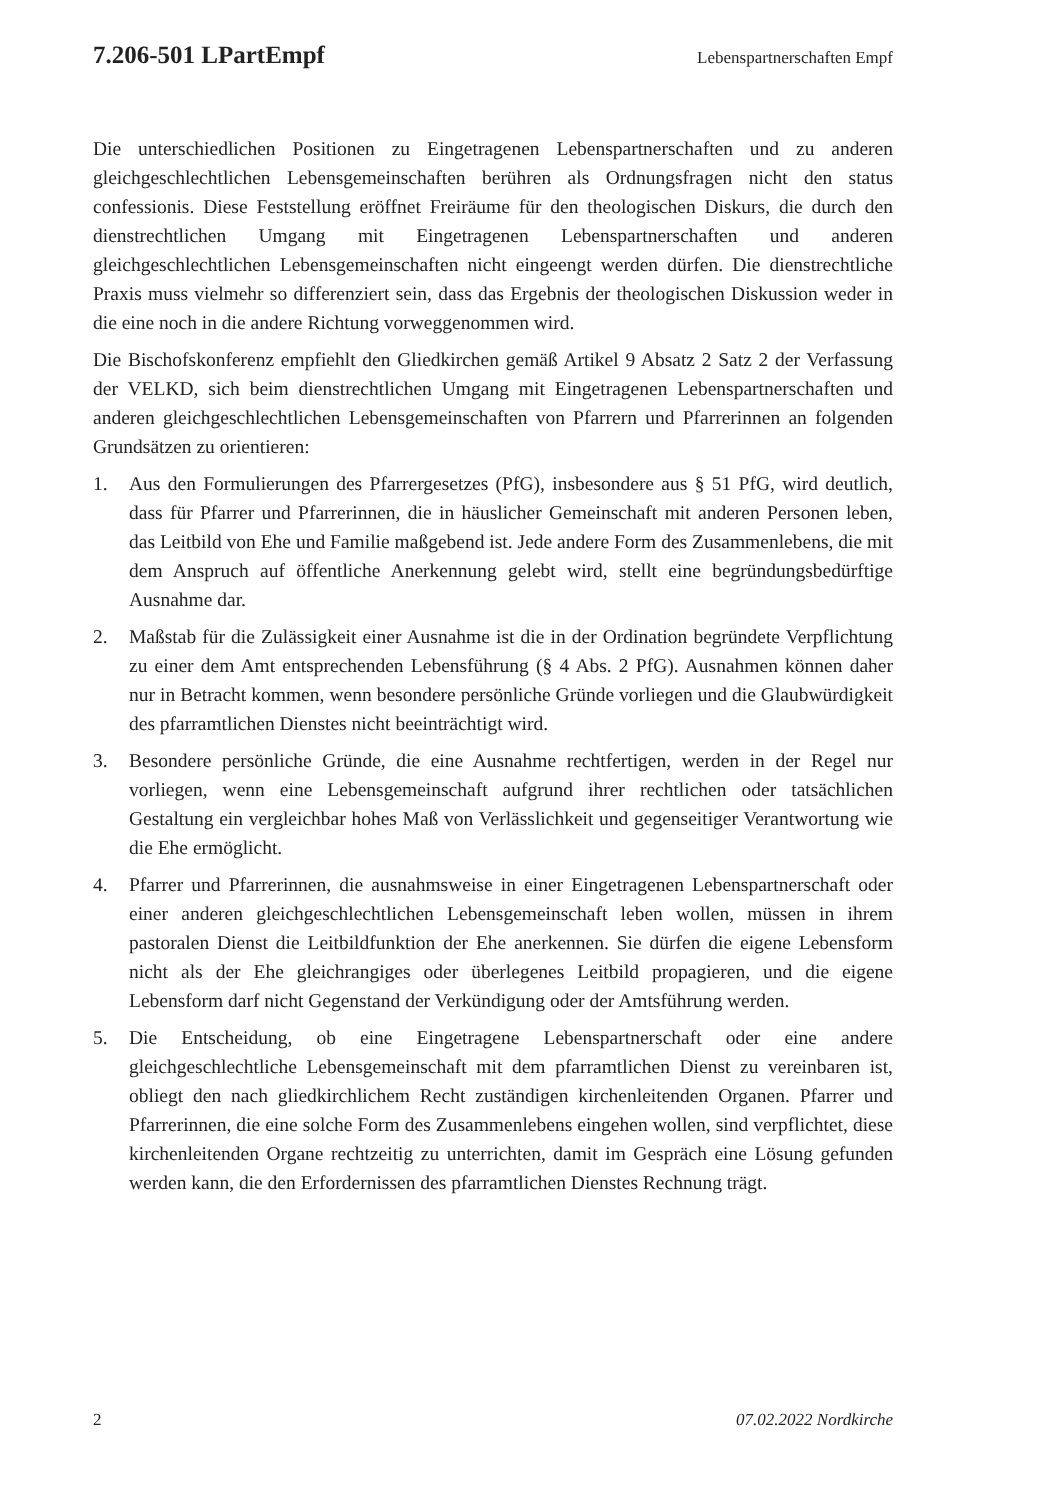7.206-501 LPartEmpf Lebenspartnerschaften Empf
Die unterschiedlichen Positionen zu Eingetragenen Lebenspartnerschaften und zu anderen gleichgeschlechtlichen Lebensgemeinschaften berühren als Ordnungsfragen nicht den status confessionis. Diese Feststellung eröffnet Freiräume für den theologischen Diskurs, die durch den dienstrechtlichen Umgang mit Eingetragenen Lebenspartnerschaften und anderen gleichgeschlechtlichen Lebensgemeinschaften nicht eingeengt werden dürfen. Die dienstrechtliche Praxis muss vielmehr so differenziert sein, dass das Ergebnis der theologischen Diskussion weder in die eine noch in die andere Richtung vorweggenommen wird.
Die Bischofskonferenz empfiehlt den Gliedkirchen gemäß Artikel 9 Absatz 2 Satz 2 der Verfassung der VELKD, sich beim dienstrechtlichen Umgang mit Eingetragenen Lebenspartnerschaften und anderen gleichgeschlechtlichen Lebensgemeinschaften von Pfarrern und Pfarrerinnen an folgenden Grundsätzen zu orientieren:
1. Aus den Formulierungen des Pfarrergesetzes (PfG), insbesondere aus § 51 PfG, wird deutlich, dass für Pfarrer und Pfarrerinnen, die in häuslicher Gemeinschaft mit anderen Personen leben, das Leitbild von Ehe und Familie maßgebend ist. Jede andere Form des Zusammenlebens, die mit dem Anspruch auf öffentliche Anerkennung gelebt wird, stellt eine begründungsbedürftige Ausnahme dar.
2. Maßstab für die Zulässigkeit einer Ausnahme ist die in der Ordination begründete Verpflichtung zu einer dem Amt entsprechenden Lebensführung (§ 4 Abs. 2 PfG). Ausnahmen können daher nur in Betracht kommen, wenn besondere persönliche Gründe vorliegen und die Glaubwürdigkeit des pfarramtlichen Dienstes nicht beeinträchtigt wird.
3. Besondere persönliche Gründe, die eine Ausnahme rechtfertigen, werden in der Regel nur vorliegen, wenn eine Lebensgemeinschaft aufgrund ihrer rechtlichen oder tatsächlichen Gestaltung ein vergleichbar hohes Maß von Verlässlichkeit und gegenseitiger Verantwortung wie die Ehe ermöglicht.
4. Pfarrer und Pfarrerinnen, die ausnahmsweise in einer Eingetragenen Lebenspartnerschaft oder einer anderen gleichgeschlechtlichen Lebensgemeinschaft leben wollen, müssen in ihrem pastoralen Dienst die Leitbildfunktion der Ehe anerkennen. Sie dürfen die eigene Lebensform nicht als der Ehe gleichrangiges oder überlegenes Leitbild propagieren, und die eigene Lebensform darf nicht Gegenstand der Verkündigung oder der Amtsführung werden.
5. Die Entscheidung, ob eine Eingetragene Lebenspartnerschaft oder eine andere gleichgeschlechtliche Lebensgemeinschaft mit dem pfarramtlichen Dienst zu vereinbaren ist, obliegt den nach gliedkirchlichem Recht zuständigen kirchenleitenden Organen. Pfarrer und Pfarrerinnen, die eine solche Form des Zusammenlebens eingehen wollen, sind verpflichtet, diese kirchenleitenden Organe rechtzeitig zu unterrichten, damit im Gespräch eine Lösung gefunden werden kann, die den Erfordernissen des pfarramtlichen Dienstes Rechnung trägt.
2 07.02.2022 Nordkirche